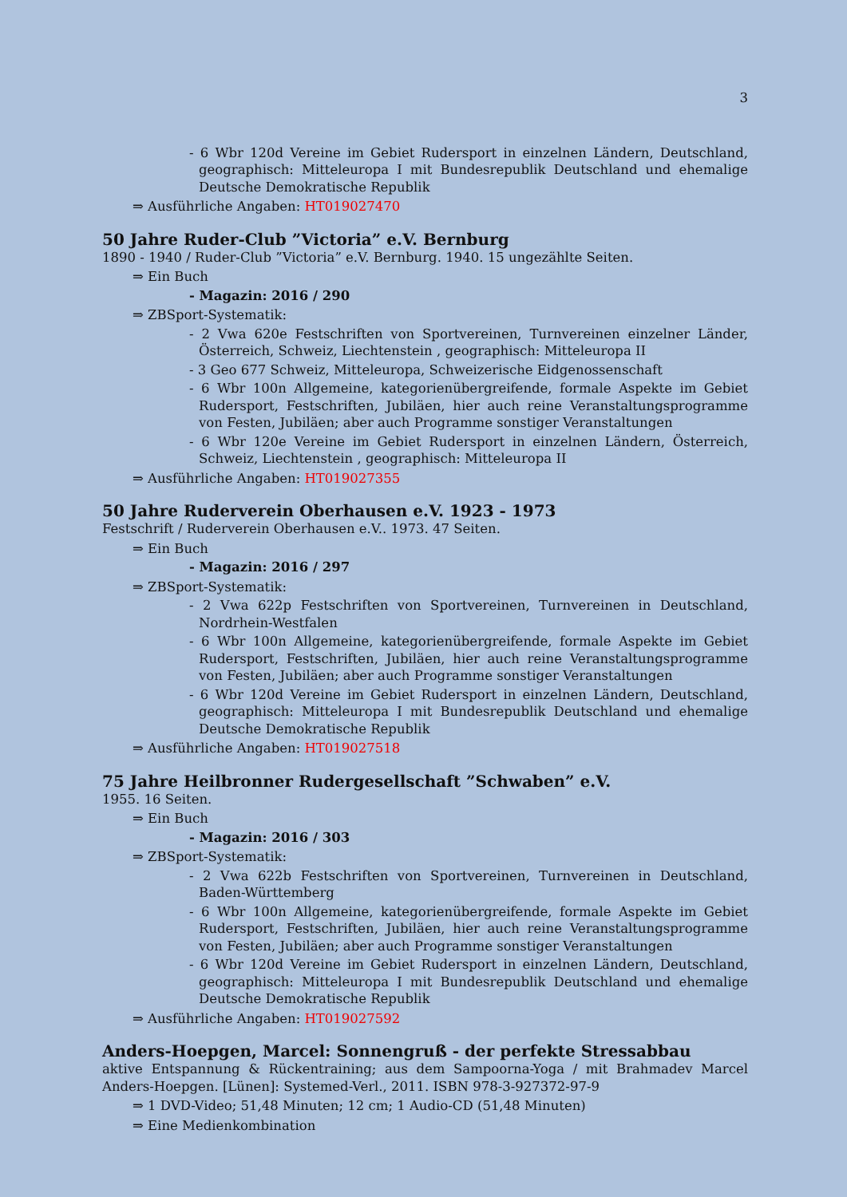3
- 6 Wbr 120d Vereine im Gebiet Rudersport in einzelnen Ländern, Deutschland, geographisch: Mitteleuropa I mit Bundesrepublik Deutschland und ehemalige Deutsche Demokratische Republik
⇒ Ausführliche Angaben: HT019027470
50 Jahre Ruder-Club ”Victoria” e.V. Bernburg
1890 - 1940 / Ruder-Club ”Victoria” e.V. Bernburg. 1940. 15 ungezählte Seiten.
⇒ Ein Buch
- Magazin: 2016 / 290
⇒ ZBSport-Systematik:
- 2 Vwa 620e Festschriften von Sportvereinen, Turnvereinen einzelner Länder, Österreich, Schweiz, Liechtenstein , geographisch: Mitteleuropa II
- 3 Geo 677 Schweiz, Mitteleuropa, Schweizerische Eidgenossenschaft
- 6 Wbr 100n Allgemeine, kategorienübergreifende, formale Aspekte im Gebiet Rudersport, Festschriften, Jubiläen, hier auch reine Veranstaltungsprogramme von Festen, Jubiläen; aber auch Programme sonstiger Veranstaltungen
- 6 Wbr 120e Vereine im Gebiet Rudersport in einzelnen Ländern, Österreich, Schweiz, Liechtenstein , geographisch: Mitteleuropa II
⇒ Ausführliche Angaben: HT019027355
50 Jahre Ruderverein Oberhausen e.V. 1923 - 1973
Festschrift / Ruderverein Oberhausen e.V.. 1973. 47 Seiten.
⇒ Ein Buch
- Magazin: 2016 / 297
⇒ ZBSport-Systematik:
- 2 Vwa 622p Festschriften von Sportvereinen, Turnvereinen in Deutschland, Nordrhein-Westfalen
- 6 Wbr 100n Allgemeine, kategorienübergreifende, formale Aspekte im Gebiet Rudersport, Festschriften, Jubiläen, hier auch reine Veranstaltungsprogramme von Festen, Jubiläen; aber auch Programme sonstiger Veranstaltungen
- 6 Wbr 120d Vereine im Gebiet Rudersport in einzelnen Ländern, Deutschland, geographisch: Mitteleuropa I mit Bundesrepublik Deutschland und ehemalige Deutsche Demokratische Republik
⇒ Ausführliche Angaben: HT019027518
75 Jahre Heilbronner Rudergesellschaft ”Schwaben” e.V.
1955. 16 Seiten.
⇒ Ein Buch
- Magazin: 2016 / 303
⇒ ZBSport-Systematik:
- 2 Vwa 622b Festschriften von Sportvereinen, Turnvereinen in Deutschland, Baden-Württemberg
- 6 Wbr 100n Allgemeine, kategorienübergreifende, formale Aspekte im Gebiet Rudersport, Festschriften, Jubiläen, hier auch reine Veranstaltungsprogramme von Festen, Jubiläen; aber auch Programme sonstiger Veranstaltungen
- 6 Wbr 120d Vereine im Gebiet Rudersport in einzelnen Ländern, Deutschland, geographisch: Mitteleuropa I mit Bundesrepublik Deutschland und ehemalige Deutsche Demokratische Republik
⇒ Ausführliche Angaben: HT019027592
Anders-Hoepgen, Marcel: Sonnengruß - der perfekte Stressabbau
aktive Entspannung & Rückentraining; aus dem Sampoorna-Yoga / mit Brahmadev Marcel Anders-Hoepgen. [Lünen]: Systemed-Verl., 2011. ISBN 978-3-927372-97-9
⇒ 1 DVD-Video; 51,48 Minuten; 12 cm; 1 Audio-CD (51,48 Minuten)
⇒ Eine Medienkombination